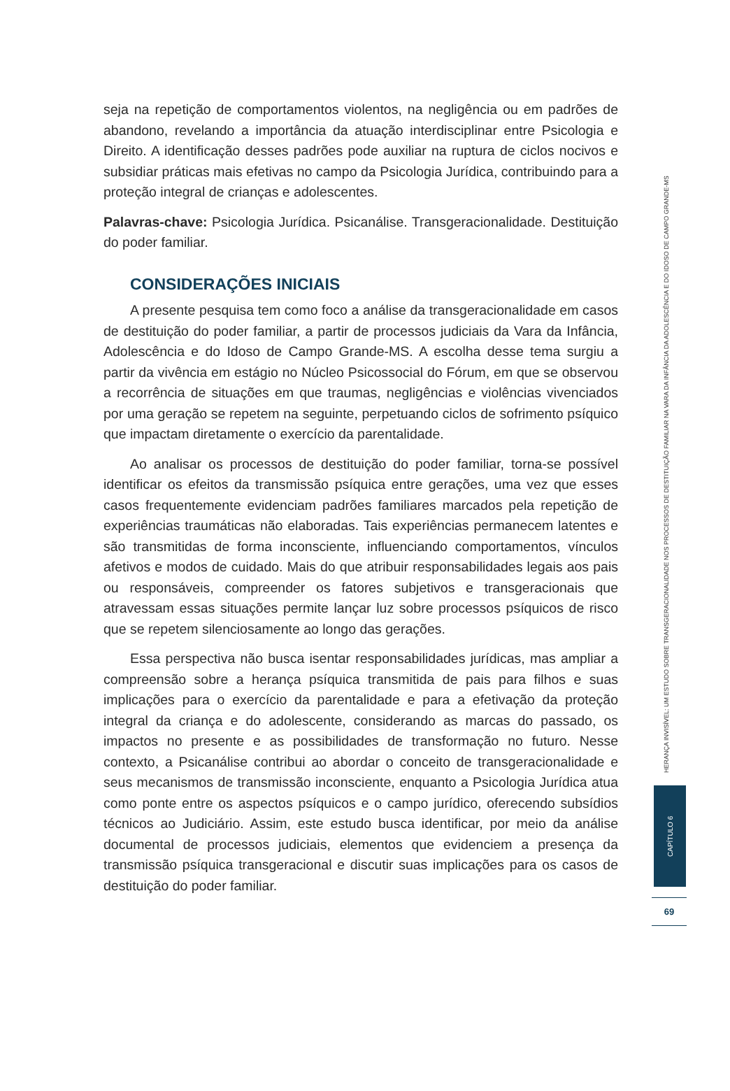seja na repetição de comportamentos violentos, na negligência ou em padrões de abandono, revelando a importância da atuação interdisciplinar entre Psicologia e Direito. A identificação desses padrões pode auxiliar na ruptura de ciclos nocivos e subsidiar práticas mais efetivas no campo da Psicologia Jurídica, contribuindo para a proteção integral de crianças e adolescentes.
Palavras-chave: Psicologia Jurídica. Psicanálise. Transgeracionalidade. Destituição do poder familiar.
CONSIDERAÇÕES INICIAIS
A presente pesquisa tem como foco a análise da transgeracionalidade em casos de destituição do poder familiar, a partir de processos judiciais da Vara da Infância, Adolescência e do Idoso de Campo Grande-MS. A escolha desse tema surgiu a partir da vivência em estágio no Núcleo Psicossocial do Fórum, em que se observou a recorrência de situações em que traumas, negligências e violências vivenciados por uma geração se repetem na seguinte, perpetuando ciclos de sofrimento psíquico que impactam diretamente o exercício da parentalidade.
Ao analisar os processos de destituição do poder familiar, torna-se possível identificar os efeitos da transmissão psíquica entre gerações, uma vez que esses casos frequentemente evidenciam padrões familiares marcados pela repetição de experiências traumáticas não elaboradas. Tais experiências permanecem latentes e são transmitidas de forma inconsciente, influenciando comportamentos, vínculos afetivos e modos de cuidado. Mais do que atribuir responsabilidades legais aos pais ou responsáveis, compreender os fatores subjetivos e transgeracionais que atravessam essas situações permite lançar luz sobre processos psíquicos de risco que se repetem silenciosamente ao longo das gerações.
Essa perspectiva não busca isentar responsabilidades jurídicas, mas ampliar a compreensão sobre a herança psíquica transmitida de pais para filhos e suas implicações para o exercício da parentalidade e para a efetivação da proteção integral da criança e do adolescente, considerando as marcas do passado, os impactos no presente e as possibilidades de transformação no futuro. Nesse contexto, a Psicanálise contribui ao abordar o conceito de transgeracionalidade e seus mecanismos de transmissão inconsciente, enquanto a Psicologia Jurídica atua como ponte entre os aspectos psíquicos e o campo jurídico, oferecendo subsídios técnicos ao Judiciário. Assim, este estudo busca identificar, por meio da análise documental de processos judiciais, elementos que evidenciem a presença da transmissão psíquica transgeracional e discutir suas implicações para os casos de destituição do poder familiar.
HERANÇA INVISÍVEL: UM ESTUDO SOBRE TRANSGERACIONALIDADE NOS PROCESSOS DE DESTITUIÇÃO FAMILIAR NA VARA DA INFÂNCIA DA ADOLESCÊNCIA E DO IDOSO DE CAMPO GRANDE-MS
CAPÍTULO 6
69